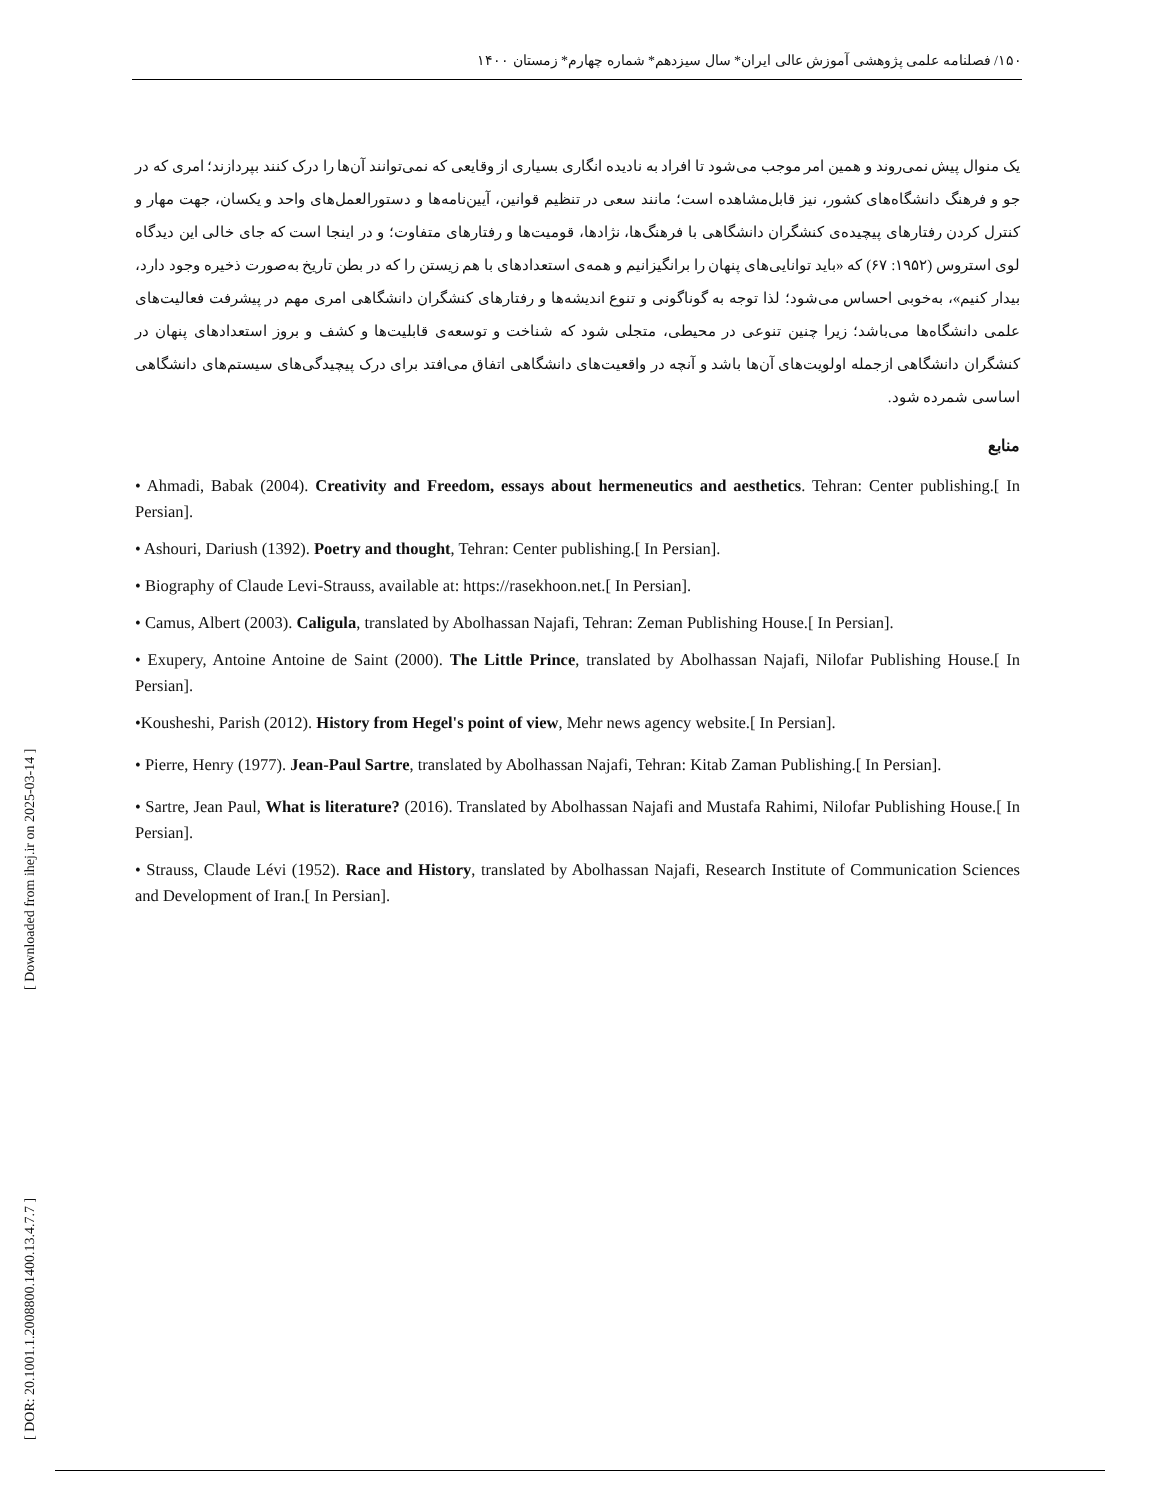[ Downloaded from ihej.ir on 2025-03-14 ]
[ DOR: 20.1001.1.2008800.1400.13.4.7.7 ]
۱۵۰/ فصلنامه علمی پژوهشی آموزش عالی ایران* سال سیزدهم* شماره چهارم* زمستان ۱۴۰۰
یک منوال پیش نمی‌روند و همین امر موجب می‌شود تا افراد به نادیده انگاری بسیاری از وقایعی که نمی‌توانند آن‌ها را درک کنند بپردازند؛ امری که در جو و فرهنگ دانشگاه‌های کشور، نیز قابل‌مشاهده است؛ مانند سعی در تنظیم قوانین، آیین‌نامه‌ها و دستورالعمل‌های واحد و یکسان، جهت مهار و کنترل کردن رفتارهای پیچیده‌ی کنشگران دانشگاهی با فرهنگ‌ها، نژادها، قومیت‌ها و رفتارهای متفاوت؛ و در اینجا است که جای خالی این دیدگاه لوی استروس (۱۹۵۲: ۶۷) که «باید توانایی‌های پنهان را برانگیزانیم و همه‌ی استعدادهای با هم زیستن را که در بطن تاریخ به‌صورت ذخیره وجود دارد، بیدار کنیم»، به‌خوبی احساس می‌شود؛ لذا توجه به گوناگونی و تنوع اندیشه‌ها و رفتارهای کنشگران دانشگاهی امری مهم در پیشرفت فعالیت‌های علمی دانشگاه‌ها می‌باشد؛ زیرا چنین تنوعی در محیطی، متجلی شود که شناخت و توسعه‌ی قابلیت‌ها و کشف و بروز استعدادهای پنهان در کنشگران دانشگاهی ازجمله اولویت‌های آن‌ها باشد و آنچه در واقعیت‌های دانشگاهی اتفاق می‌افتد برای درک پیچیدگی‌های سیستم‌های دانشگاهی اساسی شمرده شود.
منابع
• Ahmadi, Babak (2004). Creativity and Freedom, essays about hermeneutics and aesthetics. Tehran: Center publishing.[ In Persian].
• Ashouri, Dariush (1392). Poetry and thought, Tehran: Center publishing.[ In Persian].
• Biography of Claude Levi-Strauss, available at: https://rasekhoon.net.[ In Persian].
• Camus, Albert (2003). Caligula, translated by Abolhassan Najafi, Tehran: Zeman Publishing House.[ In Persian].
• Exupery, Antoine Antoine de Saint (2000). The Little Prince, translated by Abolhassan Najafi, Nilofar Publishing House.[ In Persian].
•Kousheshi, Parish (2012). History from Hegel's point of view, Mehr news agency website.[ In Persian].
• Pierre, Henry (1977). Jean-Paul Sartre, translated by Abolhassan Najafi, Tehran: Kitab Zaman Publishing.[ In Persian].
• Sartre, Jean Paul, What is literature? (2016). Translated by Abolhassan Najafi and Mustafa Rahimi, Nilofar Publishing House.[ In Persian].
• Strauss, Claude Lévi (1952). Race and History, translated by Abolhassan Najafi, Research Institute of Communication Sciences and Development of Iran.[ In Persian].